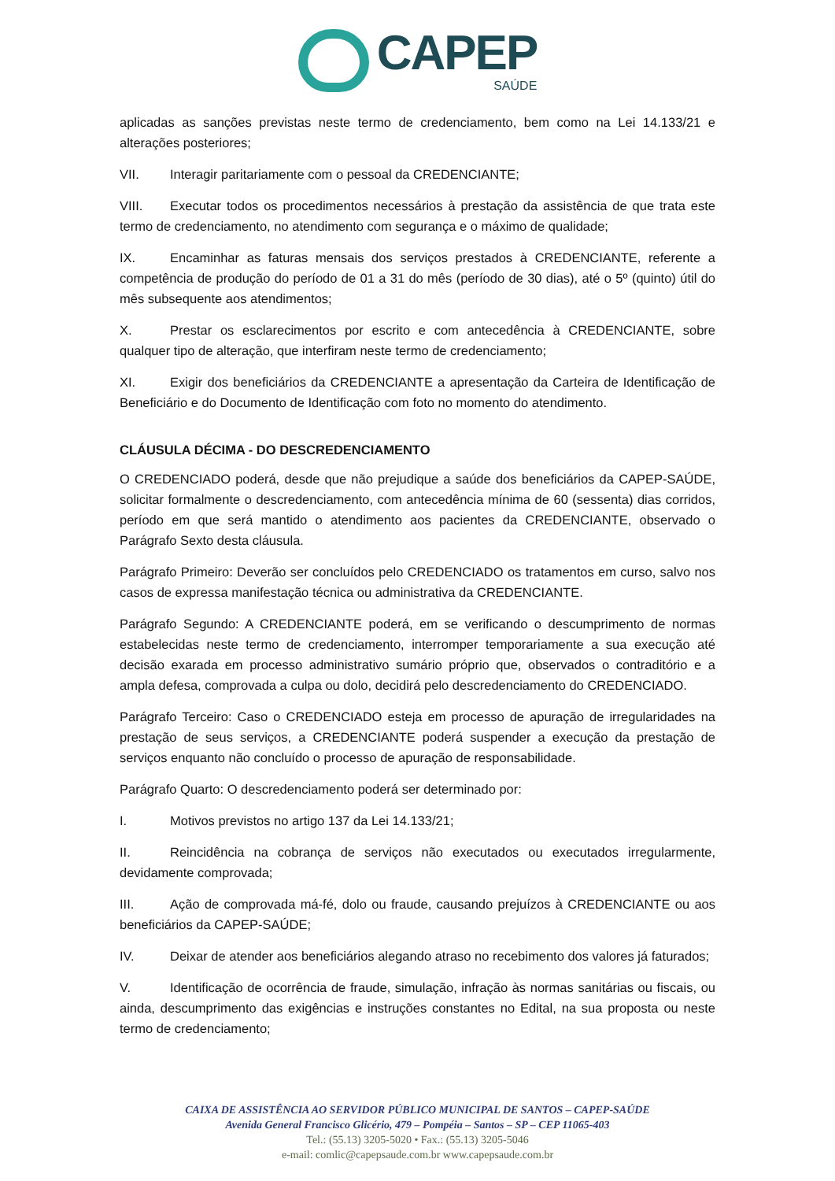CAPEP
SAÚDE
aplicadas as sanções previstas neste termo de credenciamento, bem como na Lei 14.133/21 e alterações posteriores;
VII. Interagir paritariamente com o pessoal da CREDENCIANTE;
VIII. Executar todos os procedimentos necessários à prestação da assistência de que trata este termo de credenciamento, no atendimento com segurança e o máximo de qualidade;
IX. Encaminhar as faturas mensais dos serviços prestados à CREDENCIANTE, referente a competência de produção do período de 01 a 31 do mês (período de 30 dias), até o 5º (quinto) útil do mês subsequente aos atendimentos;
X. Prestar os esclarecimentos por escrito e com antecedência à CREDENCIANTE, sobre qualquer tipo de alteração, que interfiram neste termo de credenciamento;
XI. Exigir dos beneficiários da CREDENCIANTE a apresentação da Carteira de Identificação de Beneficiário e do Documento de Identificação com foto no momento do atendimento.
CLÁUSULA DÉCIMA - DO DESCREDENCIAMENTO
O CREDENCIADO poderá, desde que não prejudique a saúde dos beneficiários da CAPEP-SAÚDE, solicitar formalmente o descredenciamento, com antecedência mínima de 60 (sessenta) dias corridos, período em que será mantido o atendimento aos pacientes da CREDENCIANTE, observado o Parágrafo Sexto desta cláusula.
Parágrafo Primeiro: Deverão ser concluídos pelo CREDENCIADO os tratamentos em curso, salvo nos casos de expressa manifestação técnica ou administrativa da CREDENCIANTE.
Parágrafo Segundo: A CREDENCIANTE poderá, em se verificando o descumprimento de normas estabelecidas neste termo de credenciamento, interromper temporariamente a sua execução até decisão exarada em processo administrativo sumário próprio que, observados o contraditório e a ampla defesa, comprovada a culpa ou dolo, decidirá pelo descredenciamento do CREDENCIADO.
Parágrafo Terceiro: Caso o CREDENCIADO esteja em processo de apuração de irregularidades na prestação de seus serviços, a CREDENCIANTE poderá suspender a execução da prestação de serviços enquanto não concluído o processo de apuração de responsabilidade.
Parágrafo Quarto: O descredenciamento poderá ser determinado por:
I. Motivos previstos no artigo 137 da Lei 14.133/21;
II. Reincidência na cobrança de serviços não executados ou executados irregularmente, devidamente comprovada;
III. Ação de comprovada má-fé, dolo ou fraude, causando prejuízos à CREDENCIANTE ou aos beneficiários da CAPEP-SAÚDE;
IV. Deixar de atender aos beneficiários alegando atraso no recebimento dos valores já faturados;
V. Identificação de ocorrência de fraude, simulação, infração às normas sanitárias ou fiscais, ou ainda, descumprimento das exigências e instruções constantes no Edital, na sua proposta ou neste termo de credenciamento;
CAIXA DE ASSISTÊNCIA AO SERVIDOR PÚBLICO MUNICIPAL DE SANTOS – CAPEP-SAÚDE
Avenida General Francisco Glicério, 479 – Pompéia – Santos – SP – CEP 11065-403
Tel.: (55.13) 3205-5020 • Fax.: (55.13) 3205-5046
e-mail: comlic@capepsaude.com.br www.capepsaude.com.br